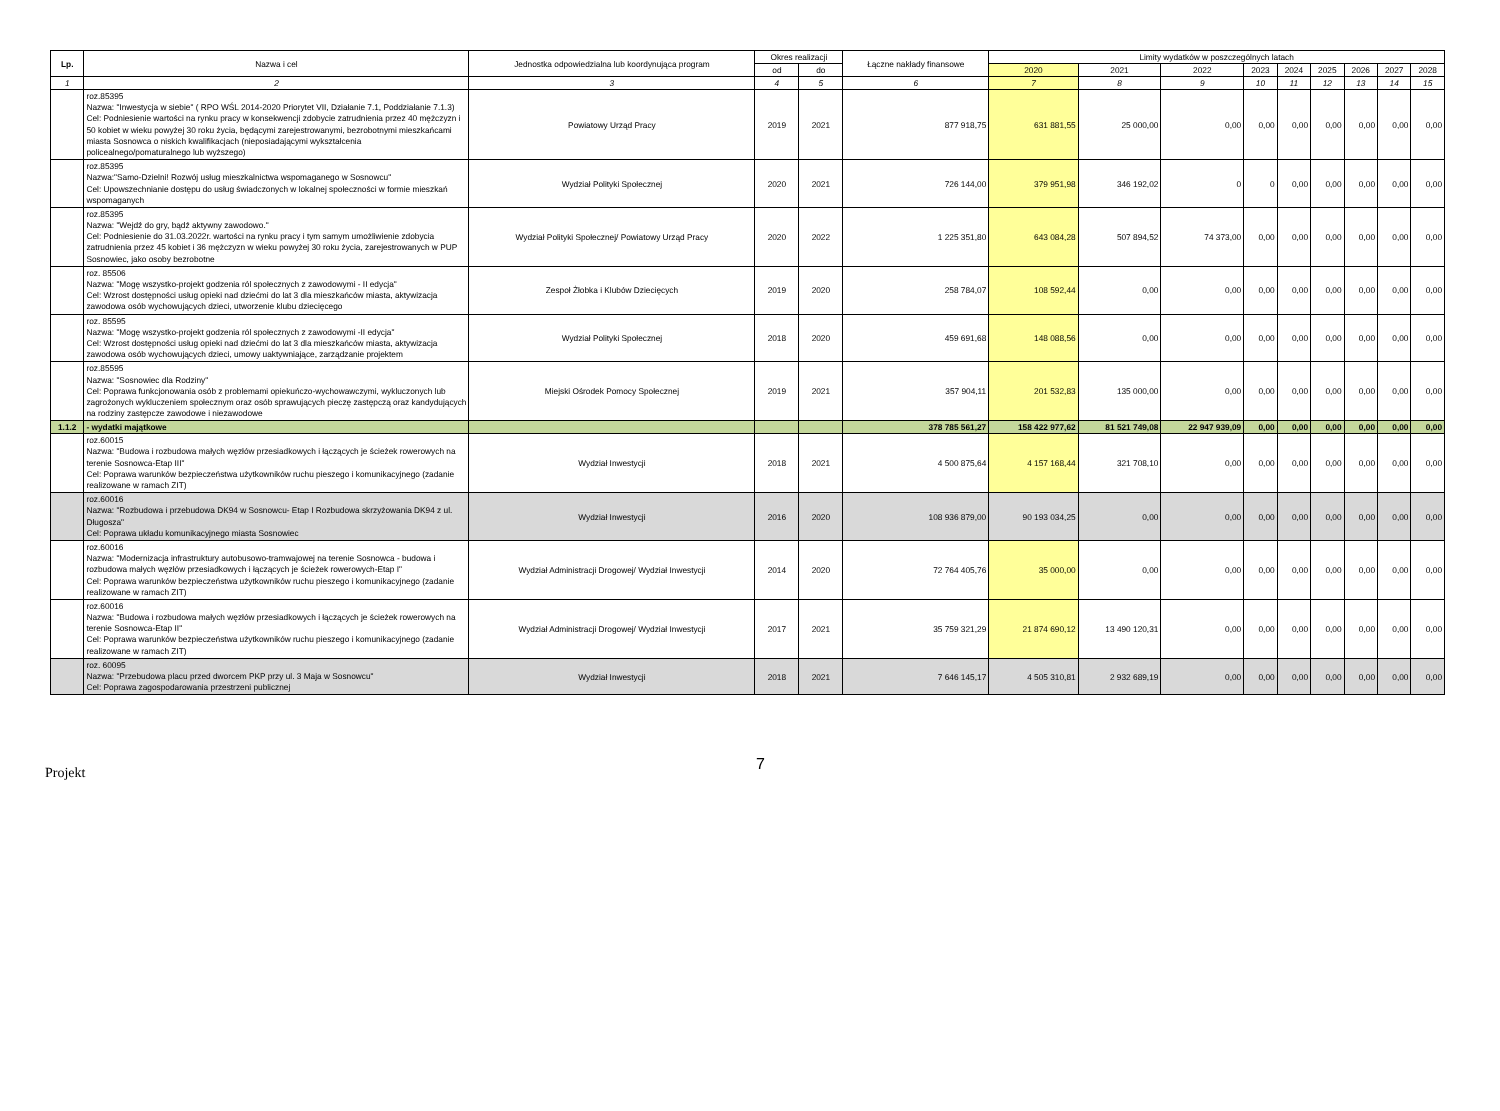| Lp. | Nazwa i cel | Jednostka odpowiedzialna lub koordynująca program | Okres realizacji | | Łączne nakłady finansowe | Limity wydatków w poszczególnych latach | | | | | | | | |
| --- | --- | --- | --- | --- | --- | --- | --- | --- | --- | --- | --- | --- | --- | --- |
| | | | od | do | | 2020 | 2021 | 2022 | 2023 | 2024 | 2025 | 2026 | 2027 | 2028 |
| 1 | 2 | 3 | 4 | 5 | 6 | 7 | 8 | 9 | 10 | 11 | 12 | 13 | 14 | 15 |
| | roz.85395 Nazwa: "Inwestycja w siebie" ( RPO WŚL 2014-2020 Priorytet VII, Działanie 7.1, Poddziałanie 7.1.3) Cel: Podniesienie wartości na rynku pracy w konsekwencji zdobycie zatrudnienia przez 40 mężczyzn i 50 kobiet w wieku powyżej 30 roku życia, będącymi zarejestrowanymi, bezrobotnymi mieszkańcami miasta Sosnowca o niskich kwalifikacjach (nieposiadającymi wykształcenia policealnego/pomaturalnego lub wyższego) | Powiatowy Urząd Pracy | 2019 | 2021 | 877 918,75 | 631 881,55 | 25 000,00 | 0,00 | 0,00 | 0,00 | 0,00 | 0,00 | 0,00 | 0,00 |
| | roz.85395 Nazwa:"Samo-Dzielni! Rozwój usług mieszkalnictwa wspomaganego w Sosnowcu" Cel: Upowszechnianie dostępu do usług świadczonych w lokalnej społeczności w formie mieszkań wspomaganych | Wydział Polityki Społecznej | 2020 | 2021 | 726 144,00 | 379 951,98 | 346 192,02 | 0 | 0 | 0,00 | 0,00 | 0,00 | 0,00 | 0,00 |
| | roz.85395 Nazwa: "Wejdź do gry, bądź aktywny zawodowo." Cel: Podniesienie do 31.03.2022r. wartości na rynku pracy i tym samym umożliwienie zdobycia zatrudnienia przez 45 kobiet i 36 mężczyzn w wieku powyżej 30 roku życia, zarejestrowanych w PUP Sosnowiec, jako osoby bezrobotne | Wydział Polityki Społecznej/ Powiatowy Urząd Pracy | 2020 | 2022 | 1 225 351,80 | 643 084,28 | 507 894,52 | 74 373,00 | 0,00 | 0,00 | 0,00 | 0,00 | 0,00 | 0,00 |
| | roz. 85506 Nazwa: "Mogę wszystko-projekt godzenia ról społecznych z zawodowymi - II edycja" Cel: Wzrost dostępności usług opieki nad dziećmi do lat 3 dla mieszkańców miasta, aktywizacja zawodowa osób wychowujących dzieci, utworzenie klubu dziecięcego | Zespoł Żłobka i Klubów Dziecięcych | 2019 | 2020 | 258 784,07 | 108 592,44 | 0,00 | 0,00 | 0,00 | 0,00 | 0,00 | 0,00 | 0,00 | 0,00 |
| | roz. 85595 Nazwa: "Mogę wszystko-projekt godzenia ról społecznych z zawodowymi -II edycja" Cel: Wzrost dostępności usług opieki nad dziećmi do lat 3 dla mieszkańców miasta, aktywizacja zawodowa osób wychowujących dzieci, umowy uaktywniające, zarządzanie projektem | Wydział Polityki Społecznej | 2018 | 2020 | 459 691,68 | 148 088,56 | 0,00 | 0,00 | 0,00 | 0,00 | 0,00 | 0,00 | 0,00 | 0,00 |
| | roz.85595 Nazwa: "Sosnowiec dla Rodziny" Cel: Poprawa funkcjonowania osób z problemami opiekuńczo-wychowawczymi, wykluczonych lub zagrożonych wykluczeniem społecznym oraz osób sprawujących pieczę zastępczą oraz kandydujących na rodziny zastępcze zawodowe i niezawodowe | Miejski Ośrodek Pomocy Społecznej | 2019 | 2021 | 357 904,11 | 201 532,83 | 135 000,00 | 0,00 | 0,00 | 0,00 | 0,00 | 0,00 | 0,00 | 0,00 |
| 1.1.2 | - wydatki majątkowe | | | | 378 785 561,27 | 158 422 977,62 | 81 521 749,08 | 22 947 939,09 | 0,00 | 0,00 | 0,00 | 0,00 | 0,00 | 0,00 |
| | roz.60015 Nazwa: "Budowa i rozbudowa małych węzłów przesiadkowych i łączących je ścieżek rowerowych na terenie Sosnowca-Etap III" Cel: Poprawa warunków bezpieczeństwa użytkowników ruchu pieszego i komunikacyjnego (zadanie realizowane w ramach ZIT) | Wydział Inwestycji | 2018 | 2021 | 4 500 875,64 | 4 157 168,44 | 321 708,10 | 0,00 | 0,00 | 0,00 | 0,00 | 0,00 | 0,00 | 0,00 |
| | roz.60016 Nazwa: "Rozbudowa i przebudowa DK94 w Sosnowcu- Etap I Rozbudowa skrzyżowania DK94 z ul. Długosza" Cel: Poprawa układu komunikacyjnego miasta Sosnowiec | Wydział Inwestycji | 2016 | 2020 | 108 936 879,00 | 90 193 034,25 | 0,00 | 0,00 | 0,00 | 0,00 | 0,00 | 0,00 | 0,00 | 0,00 |
| | roz.60016 Nazwa: "Modernizacja infrastruktury autobusowo-tramwajowej na terenie Sosnowca - budowa i rozbudowa małych węzłów przesiadkowych i łączących je ścieżek rowerowych-Etap I" Cel: Poprawa warunków bezpieczeństwa użytkowników ruchu pieszego i komunikacyjnego (zadanie realizowane w ramach ZIT) | Wydział Administracji Drogowej/ Wydział Inwestycji | 2014 | 2020 | 72 764 405,76 | 35 000,00 | 0,00 | 0,00 | 0,00 | 0,00 | 0,00 | 0,00 | 0,00 | 0,00 |
| | roz.60016 Nazwa: "Budowa i rozbudowa małych węzłów przesiadkowych i łączących je ścieżek rowerowych na terenie Sosnowca-Etap II" Cel: Poprawa warunków bezpieczeństwa użytkowników ruchu pieszego i komunikacyjnego (zadanie realizowane w ramach ZIT) | Wydział Administracji Drogowej/ Wydział Inwestycji | 2017 | 2021 | 35 759 321,29 | 21 874 690,12 | 13 490 120,31 | 0,00 | 0,00 | 0,00 | 0,00 | 0,00 | 0,00 | 0,00 |
| | roz. 60095 Nazwa: "Przebudowa placu przed dworcem PKP przy ul. 3 Maja w Sosnowcu" Cel: Poprawa zagospodarowania przestrzeni publicznej | Wydział Inwestycji | 2018 | 2021 | 7 646 145,17 | 4 505 310,81 | 2 932 689,19 | 0,00 | 0,00 | 0,00 | 0,00 | 0,00 | 0,00 | 0,00 |
Projekt 7